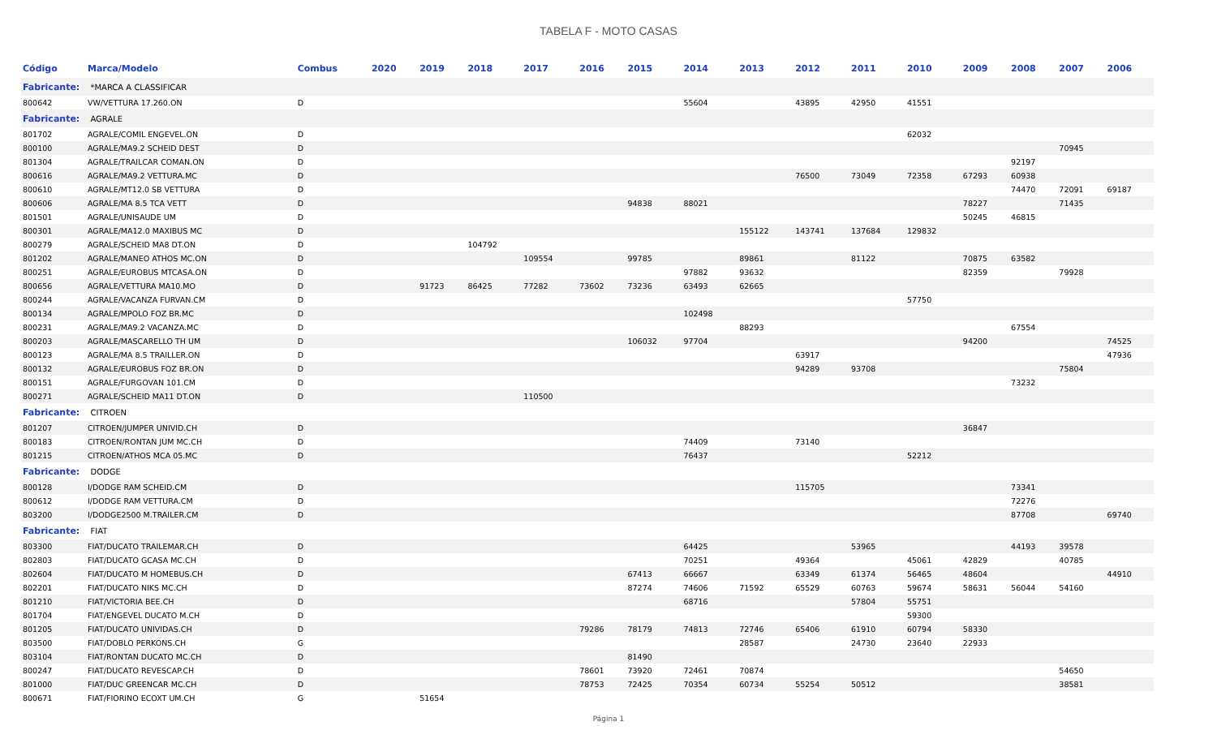TABELA F - MOTO CASAS
| Código | Marca/Modelo | Combus | 2020 | 2019 | 2018 | 2017 | 2016 | 2015 | 2014 | 2013 | 2012 | 2011 | 2010 | 2009 | 2008 | 2007 | 2006 |
| --- | --- | --- | --- | --- | --- | --- | --- | --- | --- | --- | --- | --- | --- | --- | --- | --- | --- |
| Fabricante: *MARCA A CLASSIFICAR | | | | | | | | | | | | | | | | | |
| 800642 | VW/VETTURA 17.260.ON | D | | | | | | | 55604 | | 43895 | 42950 | 41551 | | | | |
| Fabricante: AGRALE | | | | | | | | | | | | | | | | | |
| 801702 | AGRALE/COMIL ENGEVEL.ON | D | | | | | | | | | | | 62032 | | | | |
| 800100 | AGRALE/MA9.2 SCHEID DEST | D | | | | | | | | | | | | | | 70945 | |
| 801304 | AGRALE/TRAILCAR COMAN.ON | D | | | | | | | | | | | | | 92197 | | |
| 800616 | AGRALE/MA9.2 VETTURA.MC | D | | | | | | | | | 76500 | 73049 | 72358 | 67293 | 60938 | | |
| 800610 | AGRALE/MT12.0 SB VETTURA | D | | | | | | | | | | | | | 74470 | 72091 | 69187 |
| 800606 | AGRALE/MA 8.5 TCA VETT | D | | | | | | 94838 | 88021 | | | | | 78227 | | 71435 | |
| 801501 | AGRALE/UNISAUDE UM | D | | | | | | | | | | | | 50245 | 46815 | | |
| 800301 | AGRALE/MA12.0 MAXIBUS MC | D | | | | | | | | 155122 | 143741 | 137684 | 129832 | | | | |
| 800279 | AGRALE/SCHEID MA8 DT.ON | D | | | 104792 | | | | | | | | | | | | |
| 801202 | AGRALE/MANEO ATHOS MC.ON | D | | | | 109554 | | 99785 | | 89861 | | 81122 | | 70875 | 63582 | | |
| 800251 | AGRALE/EUROBUS MTCASA.ON | D | | | | | | | 97882 | 93632 | | | | 82359 | | 79928 | |
| 800656 | AGRALE/VETTURA MA10.MO | D | | 91723 | 86425 | 77282 | 73602 | 73236 | 63493 | 62665 | | | | | | | |
| 800244 | AGRALE/VACANZA FURVAN.CM | D | | | | | | | | | | | 57750 | | | | |
| 800134 | AGRALE/MPOLO FOZ BR.MC | D | | | | | | | 102498 | | | | | | | | |
| 800231 | AGRALE/MA9.2 VACANZA.MC | D | | | | | | | | 88293 | | | | | 67554 | | |
| 800203 | AGRALE/MASCARELLO TH UM | D | | | | | | 106032 | 97704 | | | | | 94200 | | | 74525 |
| 800123 | AGRALE/MA 8.5 TRAILLER.ON | D | | | | | | | | | 63917 | | | | | | 47936 |
| 800132 | AGRALE/EUROBUS FOZ BR.ON | D | | | | | | | | | 94289 | 93708 | | | | 75804 | |
| 800151 | AGRALE/FURGOVAN 101.CM | D | | | | | | | | | | | | | 73232 | | |
| 800271 | AGRALE/SCHEID MA11 DT.ON | D | | | | 110500 | | | | | | | | | | | |
| Fabricante: CITROEN | | | | | | | | | | | | | | | | | |
| 801207 | CITROEN/JUMPER UNIVID.CH | D | | | | | | | | | | | | 36847 | | | |
| 800183 | CITROEN/RONTAN JUM MC.CH | D | | | | | | | 74409 | | 73140 | | | | | | |
| 801215 | CITROEN/ATHOS MCA 05.MC | D | | | | | | | 76437 | | | | 52212 | | | | |
| Fabricante: DODGE | | | | | | | | | | | | | | | | | |
| 800128 | I/DODGE RAM SCHEID.CM | D | | | | | | | | | 115705 | | | | 73341 | | |
| 800612 | I/DODGE RAM VETTURA.CM | D | | | | | | | | | | | | | 72276 | | |
| 803200 | I/DODGE2500 M.TRAILER.CM | D | | | | | | | | | | | | | 87708 | | 69740 |
| Fabricante: FIAT | | | | | | | | | | | | | | | | | |
| 803300 | FIAT/DUCATO TRAILEMAR.CH | D | | | | | | | 64425 | | | 53965 | | | 44193 | 39578 | |
| 802803 | FIAT/DUCATO GCASA MC.CH | D | | | | | | | 70251 | | 49364 | | 45061 | 42829 | | 40785 | |
| 802604 | FIAT/DUCATO M HOMEBUS.CH | D | | | | | | 67413 | 66667 | | 63349 | 61374 | 56465 | 48604 | | | 44910 |
| 802201 | FIAT/DUCATO NIKS MC.CH | D | | | | | | 87274 | 74606 | 71592 | 65529 | 60763 | 59674 | 58631 | 56044 | 54160 | |
| 801210 | FIAT/VICTORIA BEE.CH | D | | | | | | | 68716 | | | 57804 | 55751 | | | | |
| 801704 | FIAT/ENGEVEL DUCATO M.CH | D | | | | | | | | | | | 59300 | | | | |
| 801205 | FIAT/DUCATO UNIVIDAS.CH | D | | | | | 79286 | 78179 | 74813 | 72746 | 65406 | 61910 | 60794 | 58330 | | | |
| 803500 | FIAT/DOBLO PERKONS.CH | G | | | | | | | | 28587 | | 24730 | 23640 | 22933 | | | |
| 803104 | FIAT/RONTAN DUCATO MC.CH | D | | | | | | 81490 | | | | | | | | | |
| 800247 | FIAT/DUCATO REVESCAP.CH | D | | | | | 78601 | 73920 | 72461 | 70874 | | | | | | 54650 | |
| 801000 | FIAT/DUC GREENCAR MC.CH | D | | | | | 78753 | 72425 | 70354 | 60734 | 55254 | 50512 | | | | 38581 | |
| 800671 | FIAT/FIORINO ECOXT UM.CH | G | | 51654 | | | | | | | | | | | | | |
Página 1